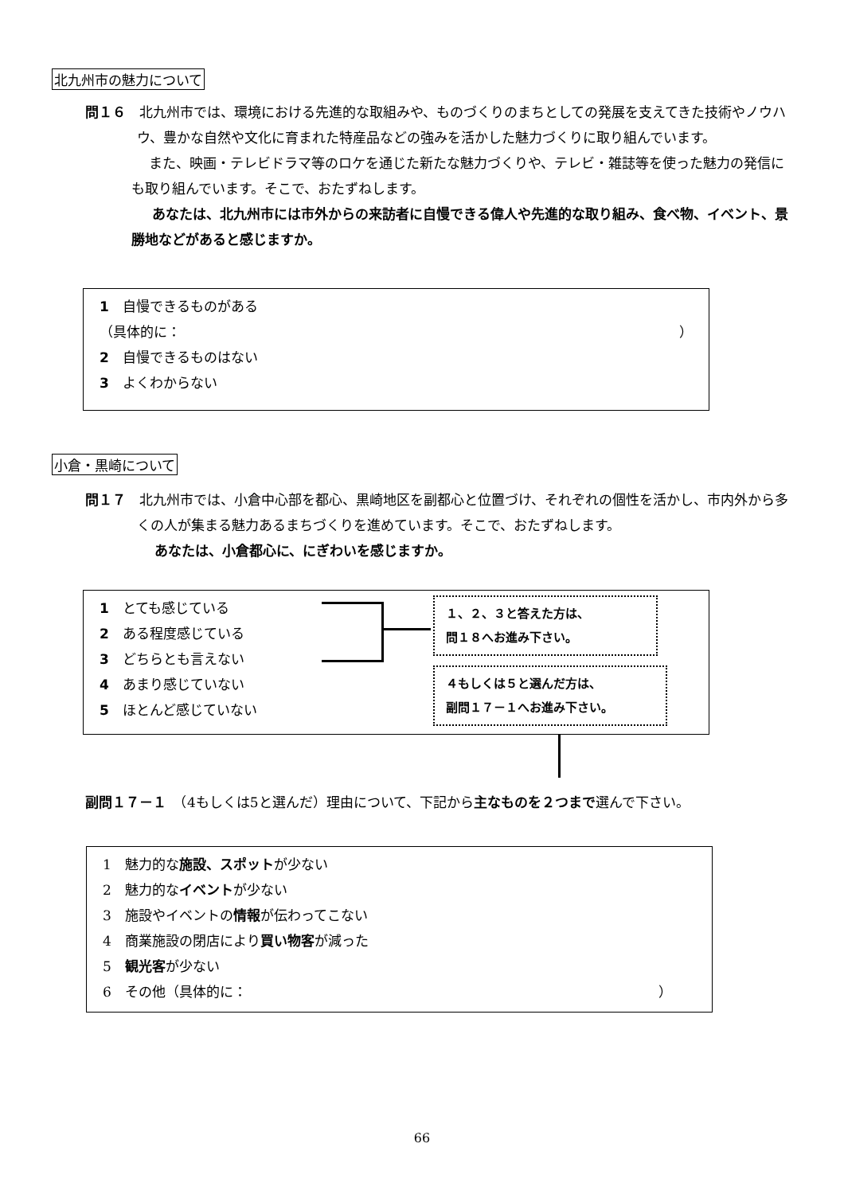北九州市の魅力について
問１６　北九州市では、環境における先進的な取組みや、ものづくりのまちとしての発展を支えてきた技術やノウハウ、豊かな自然や文化に育まれた特産品などの強みを活かした魅力づくりに取り組んでいます。
また、映画・テレビドラマ等のロケを通じた新たな魅力づくりや、テレビ・雑誌等を使った魅力の発信にも取り組んでいます。そこで、おたずねします。
あなたは、北九州市には市外からの来訪者に自慢できる偉人や先進的な取り組み、食べ物、イベント、景勝地などがあると感じますか。
1　自慢できるものがある
（具体的に： ）
2　自慢できるものはない
3　よくわからない
小倉・黒崎について
問１７　北九州市では、小倉中心部を都心、黒崎地区を副都心と位置づけ、それぞれの個性を活かし、市内外から多くの人が集まる魅力あるまちづくりを進めています。そこで、おたずねします。
あなたは、小倉都心に、にぎわいを感じますか。
1　とても感じている
2　ある程度感じている
3　どちらとも言えない
4　あまり感じていない
5　ほとんど感じていない
１、２、３と答えた方は、
問１８へお進み下さい。
４もしくは５と選んだ方は、
副問１７－１へお進み下さい。
副問１７－１　（4もしくは5と選んだ）理由について、下記から主なものを２つまで選んで下さい。
1　魅力的な施設、スポットが少ない
2　魅力的なイベントが少ない
3　施設やイベントの情報が伝わってこない
4　商業施設の閉店により買い物客が減った
5　観光客が少ない
6　その他（具体的に： ）
66